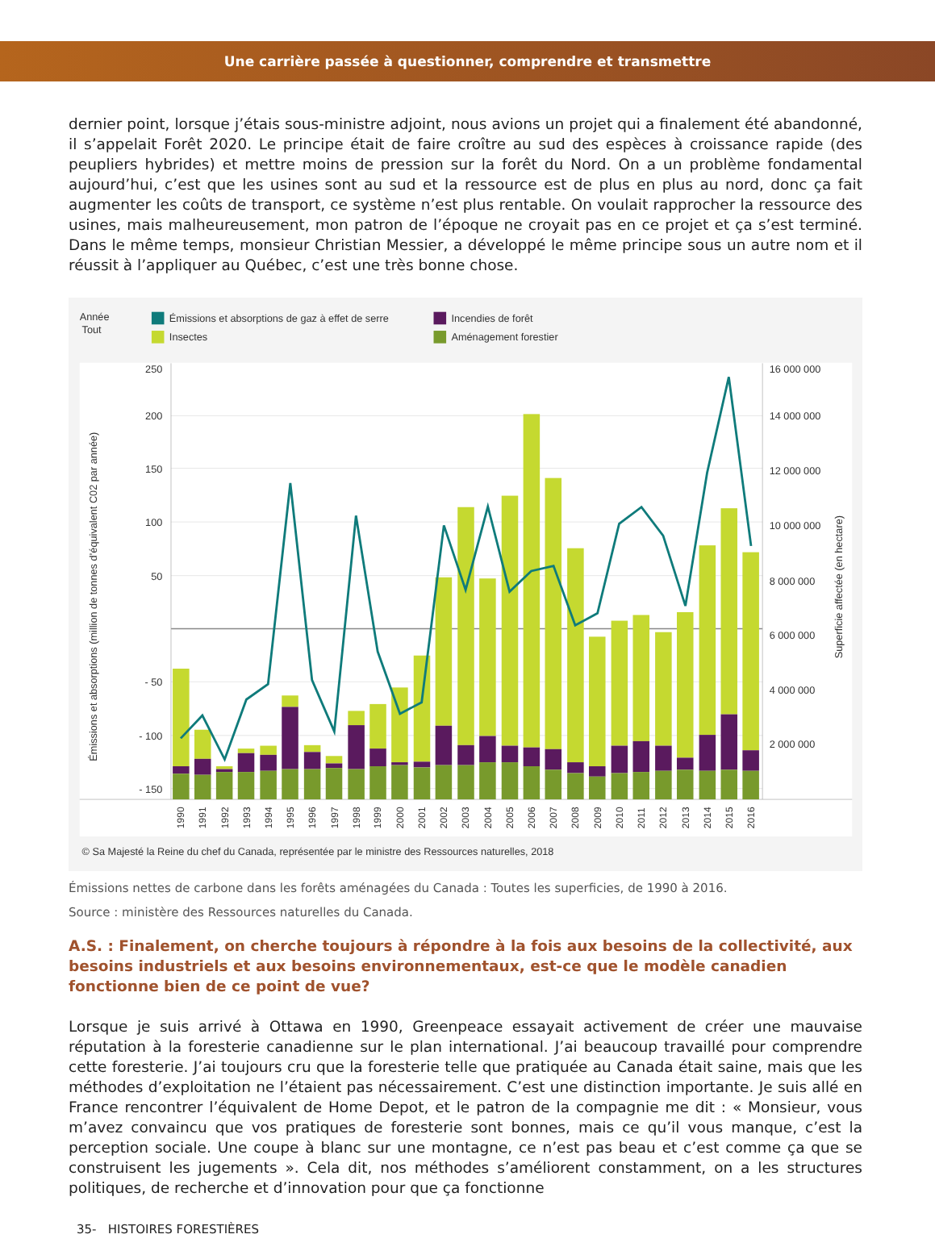Une carrière passée à questionner, comprendre et transmettre
dernier point, lorsque j’étais sous-ministre adjoint, nous avions un projet qui a finalement été abandonné, il s’appelait Forêt 2020. Le principe était de faire croître au sud des espèces à croissance rapide (des peupliers hybrides) et mettre moins de pression sur la forêt du Nord. On a un problème fondamental aujourd’hui, c’est que les usines sont au sud et la ressource est de plus en plus au nord, donc ça fait augmenter les coûts de transport, ce système n’est plus rentable. On voulait rapprocher la ressource des usines, mais malheureusement, mon patron de l’époque ne croyait pas en ce projet et ça s’est terminé. Dans le même temps, monsieur Christian Messier, a développé le même principe sous un autre nom et il réussit à l’appliquer au Québec, c’est une très bonne chose.
Année
Tout
Émissions et absorptions de gaz à effet de serre
Incendies de forêt
Insectes
Aménagement forestier
250
200
150
100
50
- 50
- 100
- 150
16 000 000
14 000 000
12 000 000
10 000 000
8 000 000
6 000 000
4 000 000
2 000 000
Émissions et absorptions (million de tonnes d’équivalent C02 par année)
Superficie affectée (en hectare)
1990
1991
1992
1993
1994
1995
1996
1997
1998
1999
2000
2001
2002
2003
2004
2005
2006
2007
2008
2009
2010
2011
2012
2013
2014
2015
2016
© Sa Majesté la Reine du chef du Canada, représentée par le ministre des Ressources naturelles, 2018
Émissions nettes de carbone dans les forêts aménagées du Canada : Toutes les superficies, de 1990 à 2016.
Source : ministère des Ressources naturelles du Canada.
A.S. : Finalement, on cherche toujours à répondre à la fois aux besoins de la collectivité, aux besoins industriels et aux besoins environnementaux, est-ce que le modèle canadien fonctionne bien de ce point de vue?
Lorsque je suis arrivé à Ottawa en 1990, Greenpeace essayait activement de créer une mauvaise réputation à la foresterie canadienne sur le plan international. J’ai beaucoup travaillé pour comprendre cette foresterie. J’ai toujours cru que la foresterie telle que pratiquée au Canada était saine, mais que les méthodes d’exploitation ne l’étaient pas nécessairement. C’est une distinction importante. Je suis allé en France rencontrer l’équivalent de Home Depot, et le patron de la compagnie me dit : « Monsieur, vous m’avez convaincu que vos pratiques de foresterie sont bonnes, mais ce qu’il vous manque, c’est la perception sociale. Une coupe à blanc sur une montagne, ce n’est pas beau et c’est comme ça que se construisent les jugements ». Cela dit, nos méthodes s’améliorent constamment, on a les structures politiques, de recherche et d’innovation pour que ça fonctionne
35- HISTOIRES FORESTIÈRES